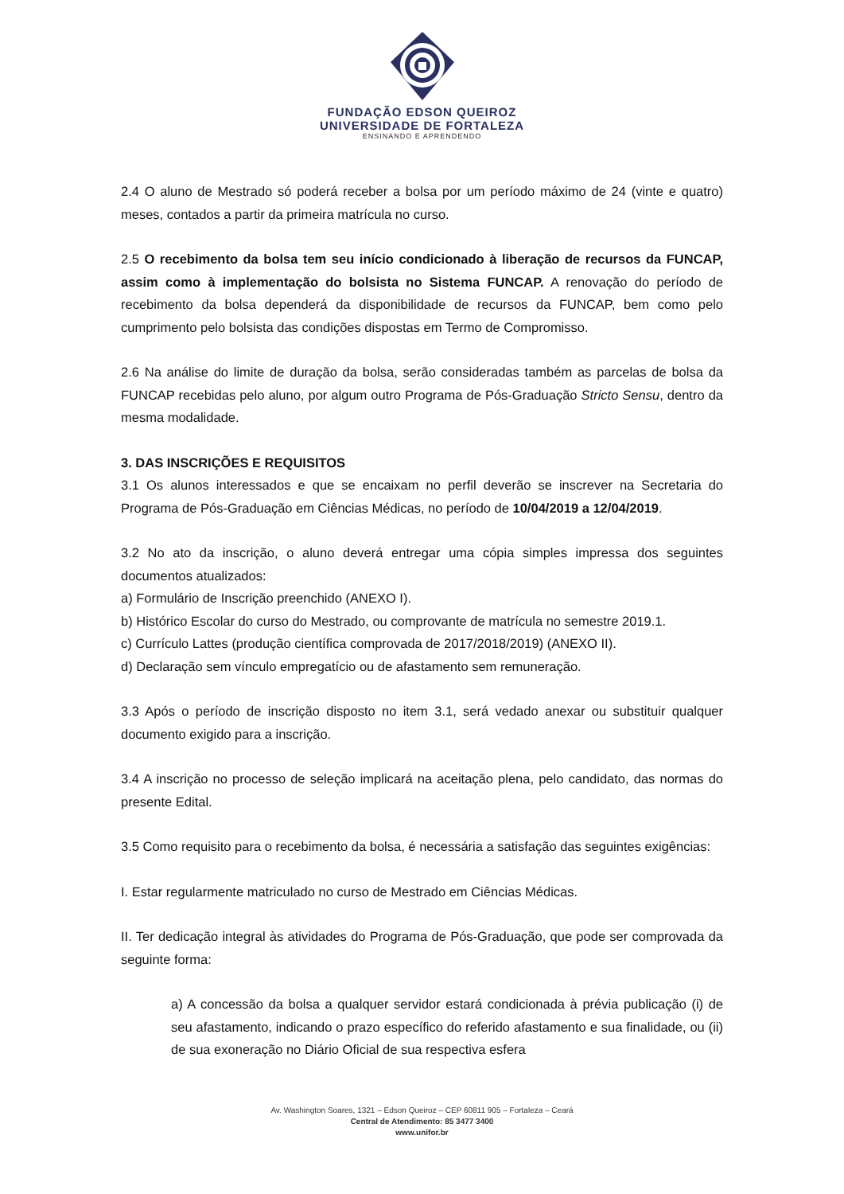FUNDAÇÃO EDSON QUEIROZ
UNIVERSIDADE DE FORTALEZA
ENSINANDO E APRENDENDO
2.4 O aluno de Mestrado só poderá receber a bolsa por um período máximo de 24 (vinte e quatro) meses, contados a partir da primeira matrícula no curso.
2.5 O recebimento da bolsa tem seu início condicionado à liberação de recursos da FUNCAP, assim como à implementação do bolsista no Sistema FUNCAP. A renovação do período de recebimento da bolsa dependerá da disponibilidade de recursos da FUNCAP, bem como pelo cumprimento pelo bolsista das condições dispostas em Termo de Compromisso.
2.6 Na análise do limite de duração da bolsa, serão consideradas também as parcelas de bolsa da FUNCAP recebidas pelo aluno, por algum outro Programa de Pós-Graduação Stricto Sensu, dentro da mesma modalidade.
3. DAS INSCRIÇÕES E REQUISITOS
3.1 Os alunos interessados e que se encaixam no perfil deverão se inscrever na Secretaria do Programa de Pós-Graduação em Ciências Médicas, no período de 10/04/2019 a 12/04/2019.
3.2 No ato da inscrição, o aluno deverá entregar uma cópia simples impressa dos seguintes documentos atualizados:
a) Formulário de Inscrição preenchido (ANEXO I).
b) Histórico Escolar do curso do Mestrado, ou comprovante de matrícula no semestre 2019.1.
c) Currículo Lattes (produção científica comprovada de 2017/2018/2019) (ANEXO II).
d) Declaração sem vínculo empregatício ou de afastamento sem remuneração.
3.3 Após o período de inscrição disposto no item 3.1, será vedado anexar ou substituir qualquer documento exigido para a inscrição.
3.4 A inscrição no processo de seleção implicará na aceitação plena, pelo candidato, das normas do presente Edital.
3.5 Como requisito para o recebimento da bolsa, é necessária a satisfação das seguintes exigências:
I. Estar regularmente matriculado no curso de Mestrado em Ciências Médicas.
II. Ter dedicação integral às atividades do Programa de Pós-Graduação, que pode ser comprovada da seguinte forma:
a) A concessão da bolsa a qualquer servidor estará condicionada à prévia publicação (i) de seu afastamento, indicando o prazo específico do referido afastamento e sua finalidade, ou (ii) de sua exoneração no Diário Oficial de sua respectiva esfera
Av. Washington Soares, 1321 – Edson Queiroz – CEP 60811 905 – Fortaleza – Ceará
Central de Atendimento: 85 3477 3400
www.unifor.br